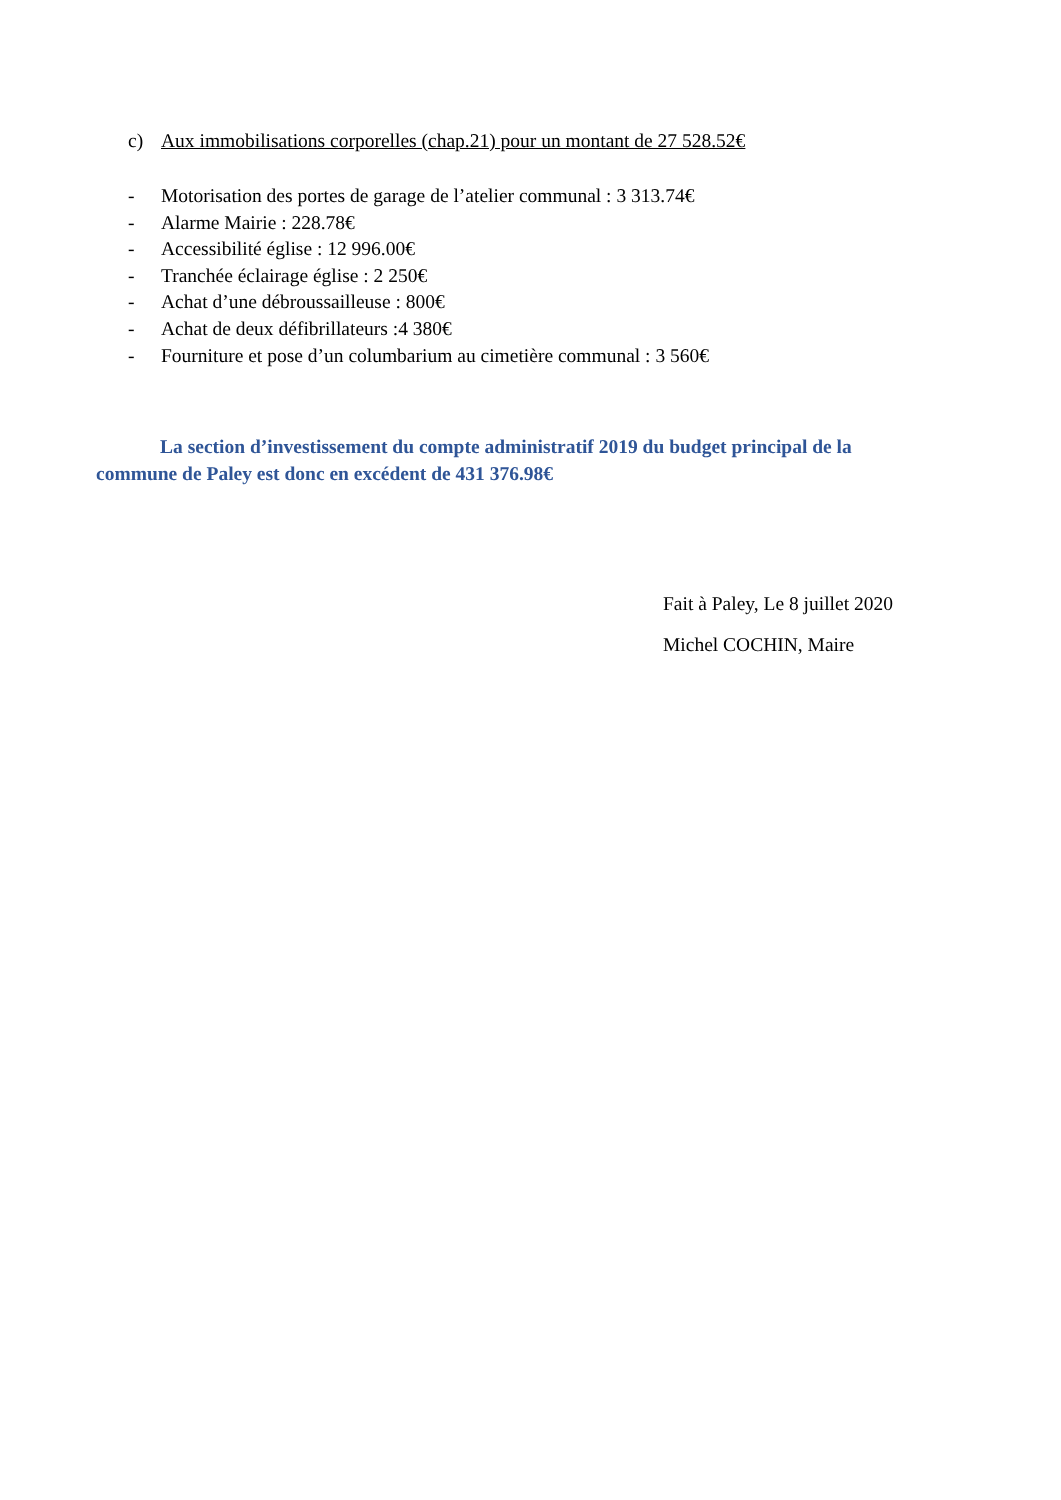c) Aux immobilisations corporelles (chap.21) pour un montant de 27 528.52€
- Motorisation des portes de garage de l’atelier communal : 3 313.74€
- Alarme Mairie : 228.78€
- Accessibilité église : 12 996.00€
- Tranchée éclairage église : 2 250€
- Achat d’une débroussailleuse : 800€
- Achat de deux défibrillateurs :4 380€
- Fourniture et pose d’un columbarium au cimetière communal : 3 560€
La section d’investissement du compte administratif 2019 du budget principal de la commune de Paley est donc en excédent de 431 376.98€
Fait à Paley, Le 8 juillet 2020
Michel COCHIN, Maire